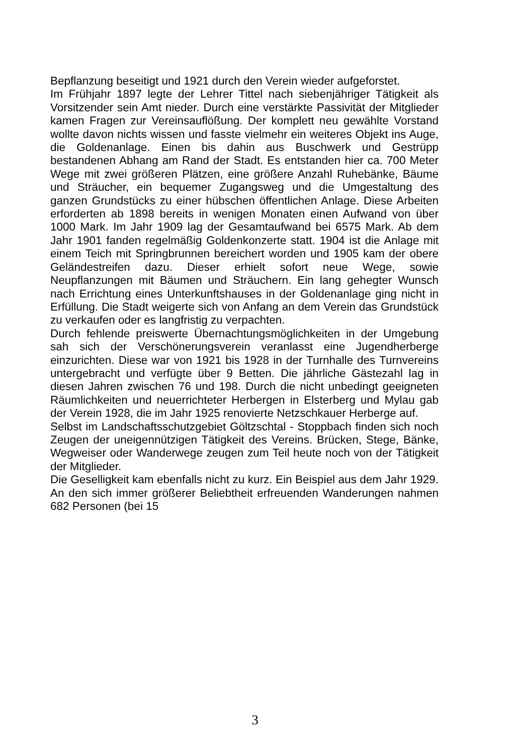Bepflanzung beseitigt und 1921 durch den Verein wieder aufgeforstet.
Im Frühjahr 1897 legte der Lehrer Tittel nach siebenjähriger Tätigkeit als Vorsitzender sein Amt nieder. Durch eine verstärkte Passivität der Mitglieder kamen Fragen zur Vereinsauflößung. Der komplett neu gewählte Vorstand wollte davon nichts wissen und fasste vielmehr ein weiteres Objekt ins Auge, die Goldenanlage. Einen bis dahin aus Buschwerk und Gestrüpp bestandenen Abhang am Rand der Stadt. Es entstanden hier ca. 700 Meter Wege mit zwei größeren Plätzen, eine größere Anzahl Ruhebänke, Bäume und Sträucher, ein bequemer Zugangsweg und die Umgestaltung des ganzen Grundstücks zu einer hübschen öffentlichen Anlage. Diese Arbeiten erforderten ab 1898 bereits in wenigen Monaten einen Aufwand von über 1000 Mark. Im Jahr 1909 lag der Gesamtaufwand bei 6575 Mark. Ab dem Jahr 1901 fanden regelmäßig Goldenkonzerte statt. 1904 ist die Anlage mit einem Teich mit Springbrunnen bereichert worden und 1905 kam der obere Geländestreifen dazu. Dieser erhielt sofort neue Wege, sowie Neupflanzungen mit Bäumen und Sträuchern. Ein lang gehegter Wunsch nach Errichtung eines Unterkunftshauses in der Goldenanlage ging nicht in Erfüllung. Die Stadt weigerte sich von Anfang an dem Verein das Grundstück zu verkaufen oder es langfristig zu verpachten.
Durch fehlende preiswerte Übernachtungsmöglichkeiten in der Umgebung sah sich der Verschönerungsverein veranlasst eine Jugendherberge einzurichten. Diese war von 1921 bis 1928 in der Turnhalle des Turnvereins untergebracht und verfügte über 9 Betten. Die jährliche Gästezahl lag in diesen Jahren zwischen 76 und 198. Durch die nicht unbedingt geeigneten Räumlichkeiten und neuerrichteter Herbergen in Elsterberg und Mylau gab der Verein 1928, die im Jahr 1925 renovierte Netzschkauer Herberge auf.
Selbst im Landschaftsschutzgebiet Göltzschtal - Stoppbach finden sich noch Zeugen der uneigennützigen Tätigkeit des Vereins. Brücken, Stege, Bänke, Wegweiser oder Wanderwege zeugen zum Teil heute noch von der Tätigkeit der Mitglieder.
Die Geselligkeit kam ebenfalls nicht zu kurz. Ein Beispiel aus dem Jahr 1929. An den sich immer größerer Beliebtheit erfreuenden Wanderungen nahmen 682 Personen (bei 15
3